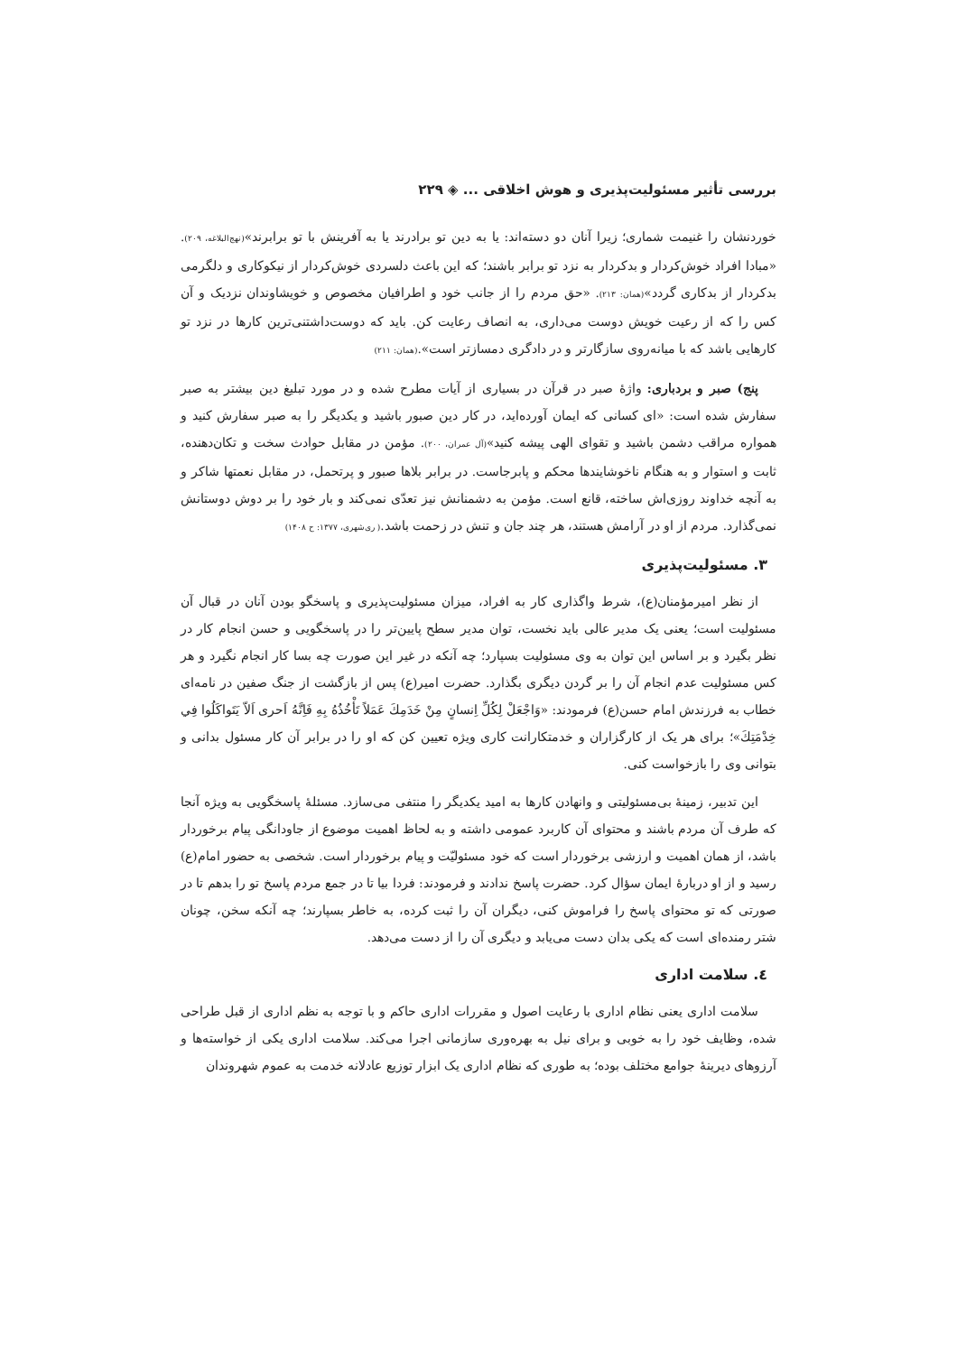بررسی تأثیر مسئولیت‌پذیری و هوش اخلاقی ... ◈ ۲۲۹
خوردنشان را غنیمت شماری؛ زیرا آنان دو دسته‌اند: یا به دین تو برادرند یا به آفرینش با تو برابرند»(نهج‌البلاغه، ۲۰۹). «مبادا افراد خوش‌کردار و بدکردار به نزد تو برابر باشند؛ که این باعث دلسردی خوش‌کردار از نیکوکاری و دلگرمی بدکردار از بدکاری گردد»(همان: ۲۱۳). «حق مردم را از جانب خود و اطرافیان مخصوص و خویشاوندان نزدیک و آن کس را که از رعیت خویش دوست می‌داری، به انصاف رعایت کن. باید که دوست‌داشتنی‌ترین کارها در نزد تو کارهایی باشد که با میانه‌روی سازگارتر و در دادگری دمسازتر است».(همان: ۲۱۱)
پنج) صبر و بردباری: واژهٔ صبر در قرآن در بسیاری از آیات مطرح شده و در مورد تبلیغ دین بیشتر به صبر سفارش شده است: «ای کسانی که ایمان آورده‌اید، در کار دین صبور باشید و یکدیگر را به صبر سفارش کنید و همواره مراقب دشمن باشید و تقوای الهی پیشه کنید»(آل عمران، ۲۰۰). مؤمن در مقابل حوادث سخت و تکان‌دهنده، ثابت و استوار و به هنگام ناخوشایندها محکم و پابرجاست. در برابر بلاها صبور و پرتحمل، در مقابل نعمتها شاکر و به آنچه خداوند روزی‌اش ساخته، قانع است. مؤمن به دشمنانش نیز تعدّی نمی‌کند و بار خود را بر دوش دوستانش نمی‌گذارد. مردم از او در آرامش هستند، هر چند جان و تنش در زحمت باشد.( ری‌شهری، ۱۳۷۷: ح ۱۴۰۸)
۳. مسئولیت‌پذیری
از نظر امیرمؤمنان(ع)، شرط واگذاری کار به افراد، میزان مسئولیت‌پذیری و پاسخگو بودن آنان در قبال آن مسئولیت است؛ یعنی یک مدیر عالی باید نخست، توان مدیر سطح پایین‌تر را در پاسخگویی و حسن انجام کار در نظر بگیرد و بر اساس این توان به وی مسئولیت بسپارد؛ چه آنکه در غیر این صورت چه بسا کار انجام نگیرد و هر کس مسئولیت عدم انجام آن را بر گردن دیگری بگذارد. حضرت امیر(ع) پس از بازگشت از جنگ صفین در نامه‌ای خطاب به فرزندش امام حسن(ع) فرمودند: «وَاجْعَلْ لِكُلِّ اِنسانٍ مِنْ خَدَمِكَ عَمَلاً تَأْخُذُهُ بِهِ فَاِنَّهُ اَحری اَلاّ يَتَواكَلُوا فِي خِدْمَتِكَ»؛ برای هر یک از کارگزاران و خدمتکارانت کاری ویژه تعیین کن که او را در برابر آن کار مسئول بدانی و بتوانی وی را بازخواست کنی.
این تدبیر، زمینهٔ بی‌مسئولیتی و وانهادن کارها به امید یکدیگر را منتفی می‌سازد. مسئلهٔ پاسخگویی به ویژه آنجا که طرف آن مردم باشند و محتوای آن کاربرد عمومی داشته و به لحاظ اهمیت موضوع از جاودانگی پیام برخوردار باشد، از همان اهمیت و ارزشی برخوردار است که خود مسئولیّت و پیام برخوردار است. شخصی به حضور امام(ع) رسید و از او دربارهٔ ایمان سؤال کرد. حضرت پاسخ ندادند و فرمودند: فردا بیا تا در جمع مردم پاسخ تو را بدهم تا در صورتی که تو محتوای پاسخ را فراموش کنی، دیگران آن را ثبت کرده، به خاطر بسپارند؛ چه آنکه سخن، چونان شتر رمنده‌ای است که یکی بدان دست می‌یابد و دیگری آن را از دست می‌دهد.
٤. سلامت اداری
سلامت اداری یعنی نظام اداری با رعایت اصول و مقررات اداری حاکم و با توجه به نظم اداری از قبل طراحی شده، وظایف خود را به خوبی و برای نیل به بهره‌وری سازمانی اجرا می‌کند. سلامت اداری یکی از خواسته‌ها و آرزوهای دیرینهٔ جوامع مختلف بوده؛ به طوری که نظام اداری یک ابزار توزیع عادلانه خدمت به عموم شهروندان